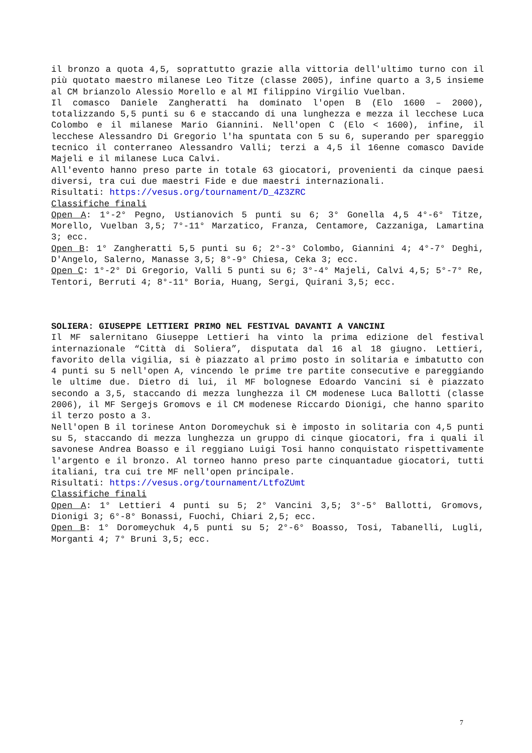il bronzo a quota 4,5, soprattutto grazie alla vittoria dell'ultimo turno con il più quotato maestro milanese Leo Titze (classe 2005), infine quarto a 3,5 insieme al CM brianzolo Alessio Morello e al MI filippino Virgilio Vuelban.
Il comasco Daniele Zangheratti ha dominato l'open B (Elo 1600 – 2000), totalizzando 5,5 punti su 6 e staccando di una lunghezza e mezza il lecchese Luca Colombo e il milanese Mario Giannini. Nell'open C (Elo < 1600), infine, il lecchese Alessandro Di Gregorio l'ha spuntata con 5 su 6, superando per spareggio tecnico il conterraneo Alessandro Valli; terzi a 4,5 il 16enne comasco Davide Majeli e il milanese Luca Calvi.
All'evento hanno preso parte in totale 63 giocatori, provenienti da cinque paesi diversi, tra cui due maestri Fide e due maestri internazionali.
Risultati: https://vesus.org/tournament/D_4Z3ZRC
Classifiche finali
Open A: 1°-2° Pegno, Ustianovich 5 punti su 6; 3° Gonella 4,5 4°-6° Titze, Morello, Vuelban 3,5; 7°-11° Marzatico, Franza, Centamore, Cazzaniga, Lamartina 3; ecc.
Open B: 1° Zangheratti 5,5 punti su 6; 2°-3° Colombo, Giannini 4; 4°-7° Deghi, D'Angelo, Salerno, Manasse 3,5; 8°-9° Chiesa, Ceka 3; ecc.
Open C: 1°-2° Di Gregorio, Valli 5 punti su 6; 3°-4° Majeli, Calvi 4,5; 5°-7° Re, Tentori, Berruti 4; 8°-11° Boria, Huang, Sergi, Quirani 3,5; ecc.
SOLIERA: GIUSEPPE LETTIERI PRIMO NEL FESTIVAL DAVANTI A VANCINI
Il MF salernitano Giuseppe Lettieri ha vinto la prima edizione del festival internazionale “Città di Soliera”, disputata dal 16 al 18 giugno. Lettieri, favorito della vigilia, si è piazzato al primo posto in solitaria e imbatutto con 4 punti su 5 nell'open A, vincendo le prime tre partite consecutive e pareggiando le ultime due. Dietro di lui, il MF bolognese Edoardo Vancini si è piazzato secondo a 3,5, staccando di mezza lunghezza il CM modenese Luca Ballotti (classe 2006), il MF Sergejs Gromovs e il CM modenese Riccardo Dionigi, che hanno sparito il terzo posto a 3.
Nell'open B il torinese Anton Doromeychuk si è imposto in solitaria con 4,5 punti su 5, staccando di mezza lunghezza un gruppo di cinque giocatori, fra i quali il savonese Andrea Boasso e il reggiano Luigi Tosi hanno conquistato rispettivamente l'argento e il bronzo. Al torneo hanno preso parte cinquantadue giocatori, tutti italiani, tra cui tre MF nell'open principale.
Risultati: https://vesus.org/tournament/LtfoZUmt
Classifiche finali
Open A: 1° Lettieri 4 punti su 5; 2° Vancini 3,5; 3°-5° Ballotti, Gromovs, Dionigi 3; 6°-8° Bonassi, Fuochi, Chiari 2,5; ecc.
Open B: 1° Doromeychuk 4,5 punti su 5; 2°-6° Boasso, Tosi, Tabanelli, Lugli, Morganti 4; 7° Bruni 3,5; ecc.
7